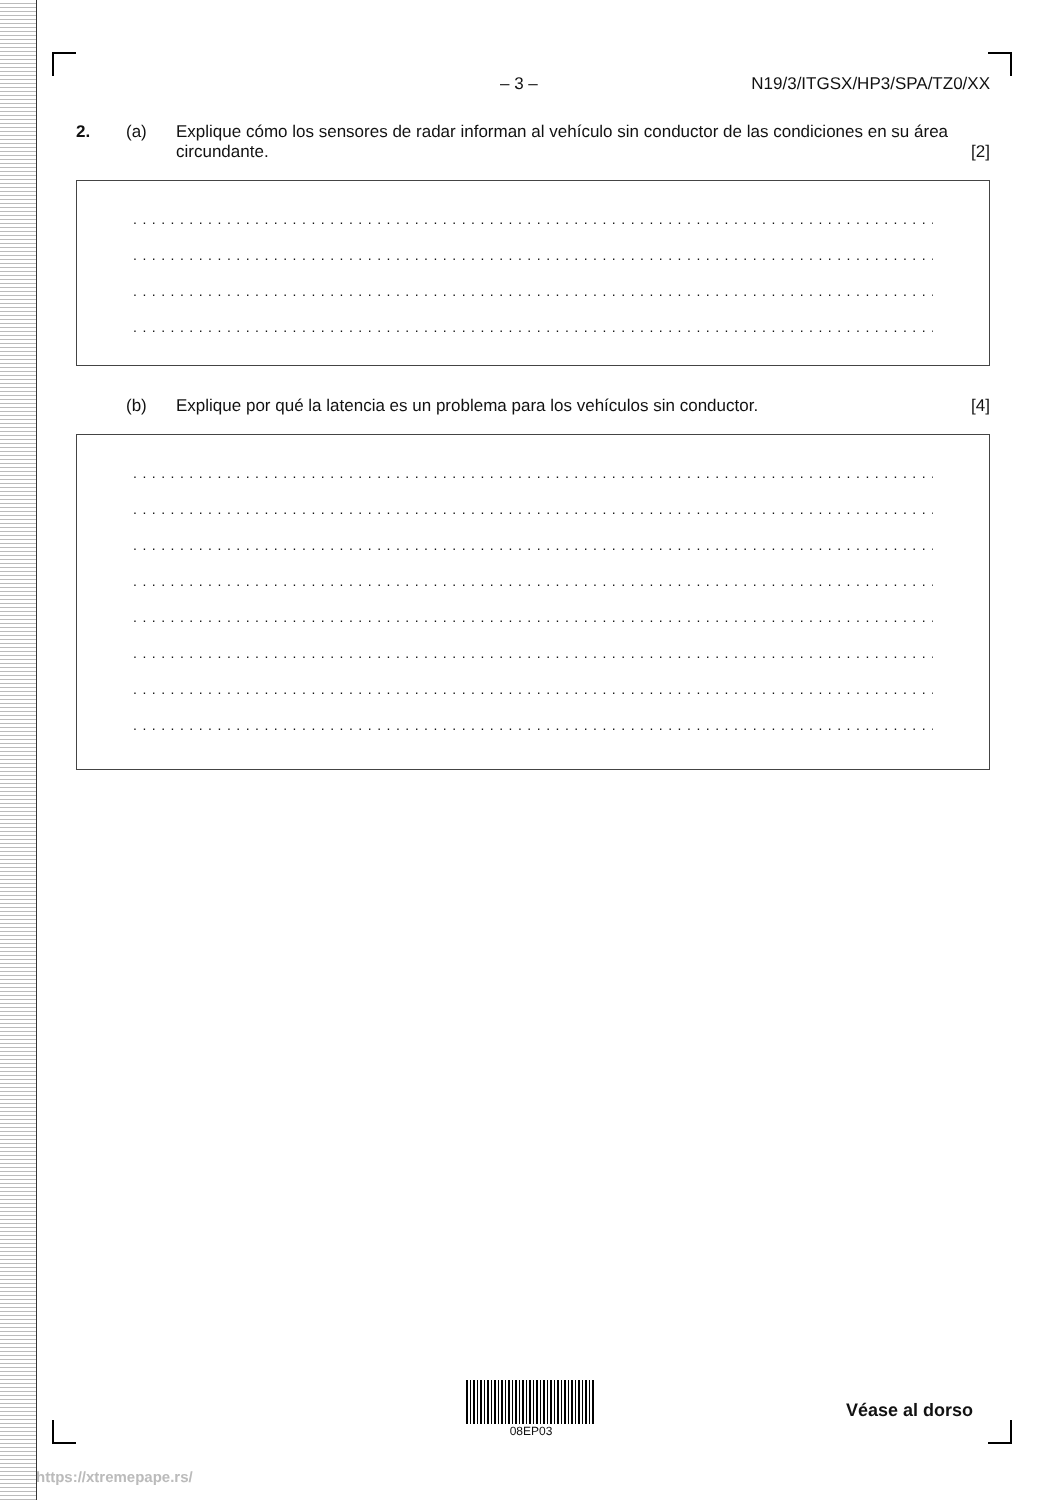– 3 – N19/3/ITGSX/HP3/SPA/TZ0/XX
2. (a) Explique cómo los sensores de radar informan al vehículo sin conductor de las condiciones en su área circundante. [2]
................................................................................................
................................................................................................
................................................................................................
................................................................................................
(b) Explique por qué la latencia es un problema para los vehículos sin conductor. [4]
................................................................................................
................................................................................................
................................................................................................
................................................................................................
................................................................................................
................................................................................................
................................................................................................
................................................................................................
08EP03
Véase al dorso
https://xtremepape.rs/